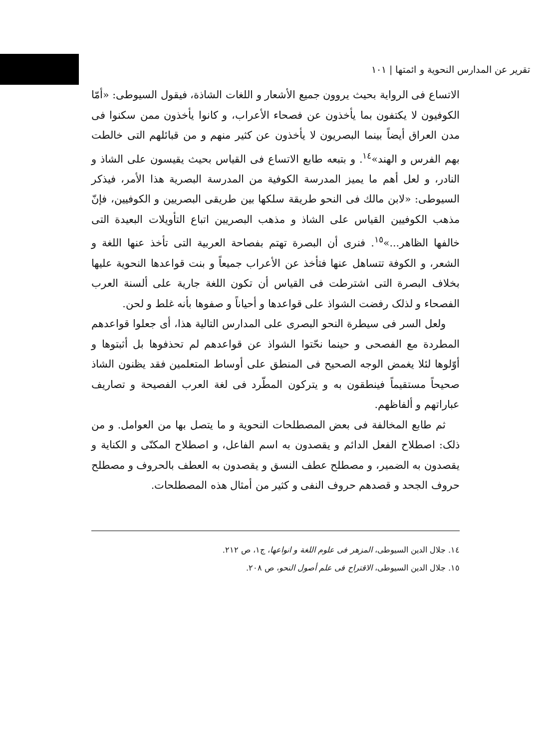تقرير عن المدارس النحوية و ائمتها | ١٠١
الاتساع فى الرواية بحيث يروون جميع الأشعار و اللغات الشاذة، فيقول السيوطى: «أمّا الكوفيون لا يكتفون بما يأخذون عن فصحاء الأعراب، و كانوا يأخذون ممن سكنوا فى مدن العراق أيضاً بينما البصريون لا يأخذون عن كثير منهم و من قبائلهم التى خالطت بهم الفرس و الهند»<sup>١٤</sup>. و بتبعه طابع الاتساع فى القياس بحيث يقيسون على الشاذ و النادر، و لعل أهم ما يميز المدرسة الكوفية من المدرسة البصرية هذا الأمر، فيذكر السيوطى: «لابن مالك فى النحو طريقة سلكها بين طريقى البصريين و الكوفيين، فإنّ مذهب الكوفيين القياس على الشاذ و مذهب البصريين اتباع التأويلات البعيدة التى خالفها الظاهر...»<sup>١٥</sup>. فنرى أن البصرة تهتم بفصاحة العربية التى تأخذ عنها اللغة و الشعر، و الكوفة تتساهل عنها فتأخذ عن الأعراب جميعاً و بنت قواعدها النحوية عليها بخلاف البصرة التى اشترطت فى القياس أن تكون اللغة جارية على ألسنة العرب الفصحاء و لذلک رفضت الشواذ على قواعدها و أحياناً و صفوها بأنه غلط و لحن.
ولعل السر فى سيطرة النحو البصرى على المدارس التالية هذا، أى جعلوا قواعدهم المطردة مع الفصحى و حينما نحّتوا الشواذ عن قواعدهم لم تحذفوها بل أثبتوها و أوّلوها لئلا يغمض الوجه الصحيح فى المنطق على أوساط المتعلمين فقد يظنون الشاذ صحيحاً مستقيماً فينطقون به و يتركون المطّرد فى لغة العرب الفصيحة و تصاريف عباراتهم و ألفاظهم.
ثم طابع المخالفة فى بعض المصطلحات النحوية و ما يتصل بها من العوامل. و من ذلک: اصطلاح الفعل الدائم و يقصدون به اسم الفاعل، و اصطلاح المكنّى و الكناية و يقصدون به الضمير، و مصطلح عطف النسق و يقصدون به العطف بالحروف و مصطلح حروف الجحد و قصدهم حروف النفى و كثير من أمثال هذه المصطلحات.
١٤. جلال الدين السيوطى، المزهر فى علوم اللغة و انواعها، ج١، ص ٢١٢.
١٥. جلال الدين السيوطى، الاقتراح فى علم أصول النحو، ص ٢٠٨.